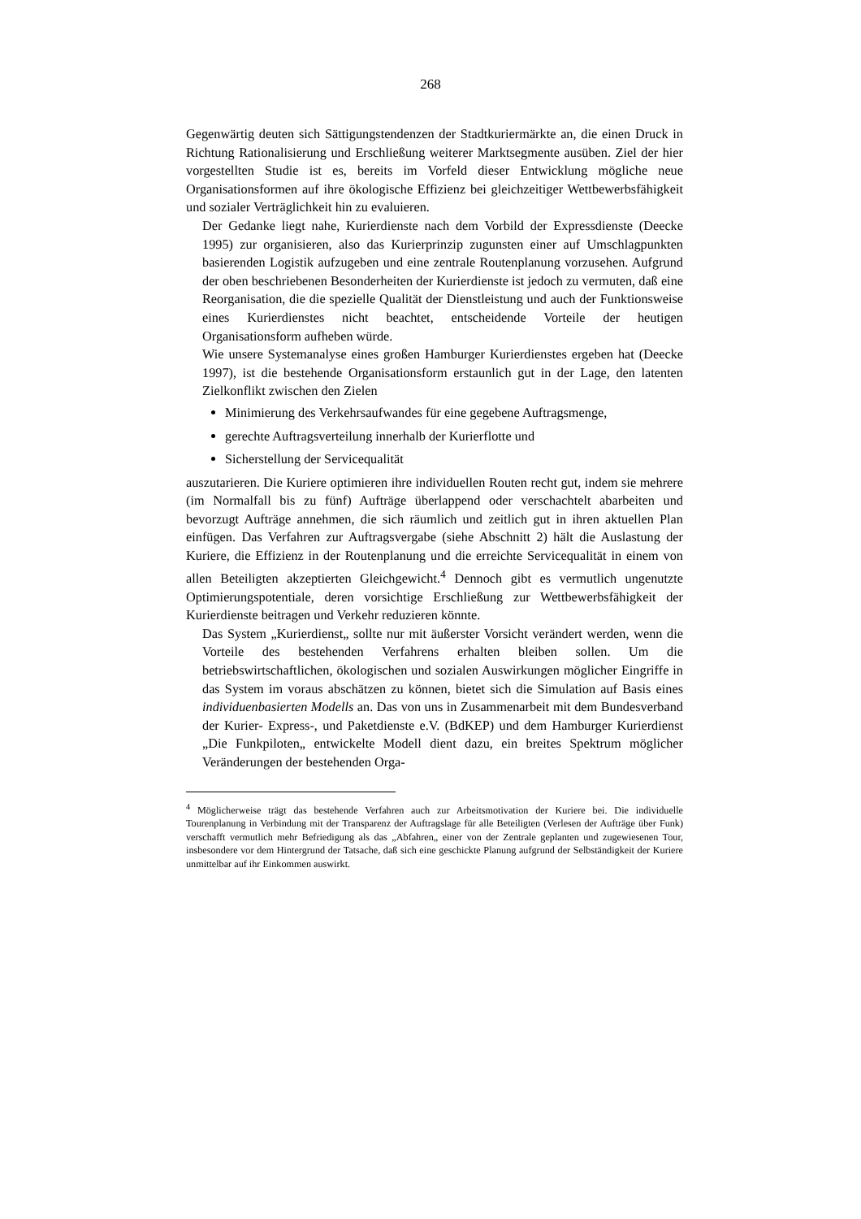268
Gegenwärtig deuten sich Sättigungstendenzen der Stadtkuriermärkte an, die einen Druck in Richtung Rationalisierung und Erschließung weiterer Marktsegmente ausüben. Ziel der hier vorgestellten Studie ist es, bereits im Vorfeld dieser Entwicklung mögliche neue Organisationsformen auf ihre ökologische Effizienz bei gleichzeitiger Wettbewerbsfähigkeit und sozialer Verträglichkeit hin zu evaluieren.
Der Gedanke liegt nahe, Kurierdienste nach dem Vorbild der Expressdienste (Deecke 1995) zur organisieren, also das Kurierprinzip zugunsten einer auf Umschlagpunkten basierenden Logistik aufzugeben und eine zentrale Routenplanung vorzusehen. Aufgrund der oben beschriebenen Besonderheiten der Kurierdienste ist jedoch zu vermuten, daß eine Reorganisation, die die spezielle Qualität der Dienstleistung und auch der Funktionsweise eines Kurierdienstes nicht beachtet, entscheidende Vorteile der heutigen Organisationsform aufheben würde.
Wie unsere Systemanalyse eines großen Hamburger Kurierdienstes ergeben hat (Deecke 1997), ist die bestehende Organisationsform erstaunlich gut in der Lage, den latenten Zielkonflikt zwischen den Zielen
Minimierung des Verkehrsaufwandes für eine gegebene Auftragsmenge,
gerechte Auftragsverteilung innerhalb der Kurierflotte und
Sicherstellung der Servicequalität
auszutarieren. Die Kuriere optimieren ihre individuellen Routen recht gut, indem sie mehrere (im Normalfall bis zu fünf) Aufträge überlappend oder verschachtelt abarbeiten und bevorzugt Aufträge annehmen, die sich räumlich und zeitlich gut in ihren aktuellen Plan einfügen. Das Verfahren zur Auftragsvergabe (siehe Abschnitt 2) hält die Auslastung der Kuriere, die Effizienz in der Routenplanung und die erreichte Servicequalität in einem von allen Beteiligten akzeptierten Gleichgewicht.<sup>4</sup> Dennoch gibt es vermutlich ungenutzte Optimierungspotentiale, deren vorsichtige Erschließung zur Wettbewerbsfähigkeit der Kurierdienste beitragen und Verkehr reduzieren könnte.
Das System „Kurierdienst„ sollte nur mit äußerster Vorsicht verändert werden, wenn die Vorteile des bestehenden Verfahrens erhalten bleiben sollen. Um die betriebswirtschaftlichen, ökologischen und sozialen Auswirkungen möglicher Eingriffe in das System im voraus abschätzen zu können, bietet sich die Simulation auf Basis eines individuenbasierten Modells an. Das von uns in Zusammenarbeit mit dem Bundesverband der Kurier- Express-, und Paketdienste e.V. (BdKEP) und dem Hamburger Kurierdienst „Die Funkpiloten„ entwickelte Modell dient dazu, ein breites Spektrum möglicher Veränderungen der bestehenden Orga-
<sup>4</sup> Möglicherweise trägt das bestehende Verfahren auch zur Arbeitsmotivation der Kuriere bei. Die individuelle Tourenplanung in Verbindung mit der Transparenz der Auftragslage für alle Beteiligten (Verlesen der Aufträge über Funk) verschafft vermutlich mehr Befriedigung als das „Abfahren„ einer von der Zentrale geplanten und zugewiesenen Tour, insbesondere vor dem Hintergrund der Tatsache, daß sich eine geschickte Planung aufgrund der Selbständigkeit der Kuriere unmittelbar auf ihr Einkommen auswirkt.